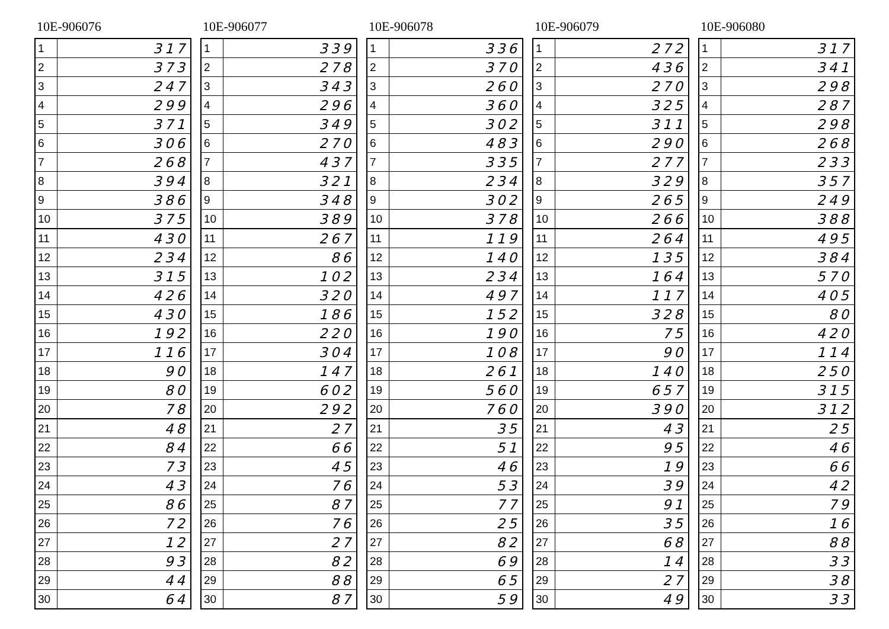10E-906076
| 1 | 317 |
| 2 | 373 |
| 3 | 247 |
| 4 | 299 |
| 5 | 371 |
| 6 | 306 |
| 7 | 268 |
| 8 | 394 |
| 9 | 386 |
| 10 | 375 |
| 11 | 430 |
| 12 | 234 |
| 13 | 315 |
| 14 | 426 |
| 15 | 430 |
| 16 | 192 |
| 17 | 116 |
| 18 | 90 |
| 19 | 80 |
| 20 | 78 |
| 21 | 48 |
| 22 | 84 |
| 23 | 73 |
| 24 | 43 |
| 25 | 86 |
| 26 | 72 |
| 27 | 12 |
| 28 | 93 |
| 29 | 44 |
| 30 | 64 |
10E-906077
| 1 | 339 |
| 2 | 278 |
| 3 | 343 |
| 4 | 296 |
| 5 | 349 |
| 6 | 270 |
| 7 | 437 |
| 8 | 321 |
| 9 | 348 |
| 10 | 389 |
| 11 | 267 |
| 12 | 86 |
| 13 | 102 |
| 14 | 320 |
| 15 | 186 |
| 16 | 220 |
| 17 | 304 |
| 18 | 147 |
| 19 | 602 |
| 20 | 292 |
| 21 | 27 |
| 22 | 66 |
| 23 | 45 |
| 24 | 76 |
| 25 | 87 |
| 26 | 76 |
| 27 | 27 |
| 28 | 82 |
| 29 | 88 |
| 30 | 87 |
10E-906078
| 1 | 336 |
| 2 | 370 |
| 3 | 260 |
| 4 | 360 |
| 5 | 302 |
| 6 | 483 |
| 7 | 335 |
| 8 | 234 |
| 9 | 302 |
| 10 | 378 |
| 11 | 119 |
| 12 | 140 |
| 13 | 234 |
| 14 | 497 |
| 15 | 152 |
| 16 | 190 |
| 17 | 108 |
| 18 | 261 |
| 19 | 560 |
| 20 | 760 |
| 21 | 35 |
| 22 | 51 |
| 23 | 46 |
| 24 | 53 |
| 25 | 77 |
| 26 | 25 |
| 27 | 82 |
| 28 | 69 |
| 29 | 65 |
| 30 | 59 |
10E-906079
| 1 | 272 |
| 2 | 436 |
| 3 | 270 |
| 4 | 325 |
| 5 | 311 |
| 6 | 290 |
| 7 | 277 |
| 8 | 329 |
| 9 | 265 |
| 10 | 266 |
| 11 | 264 |
| 12 | 135 |
| 13 | 164 |
| 14 | 117 |
| 15 | 328 |
| 16 | 75 |
| 17 | 90 |
| 18 | 140 |
| 19 | 657 |
| 20 | 390 |
| 21 | 43 |
| 22 | 95 |
| 23 | 19 |
| 24 | 39 |
| 25 | 91 |
| 26 | 35 |
| 27 | 68 |
| 28 | 14 |
| 29 | 27 |
| 30 | 49 |
10E-906080
| 1 | 317 |
| 2 | 341 |
| 3 | 298 |
| 4 | 287 |
| 5 | 298 |
| 6 | 268 |
| 7 | 233 |
| 8 | 357 |
| 9 | 249 |
| 10 | 388 |
| 11 | 495 |
| 12 | 384 |
| 13 | 570 |
| 14 | 405 |
| 15 | 80 |
| 16 | 420 |
| 17 | 114 |
| 18 | 250 |
| 19 | 315 |
| 20 | 312 |
| 21 | 25 |
| 22 | 46 |
| 23 | 66 |
| 24 | 42 |
| 25 | 79 |
| 26 | 16 |
| 27 | 88 |
| 28 | 33 |
| 29 | 38 |
| 30 | 33 |